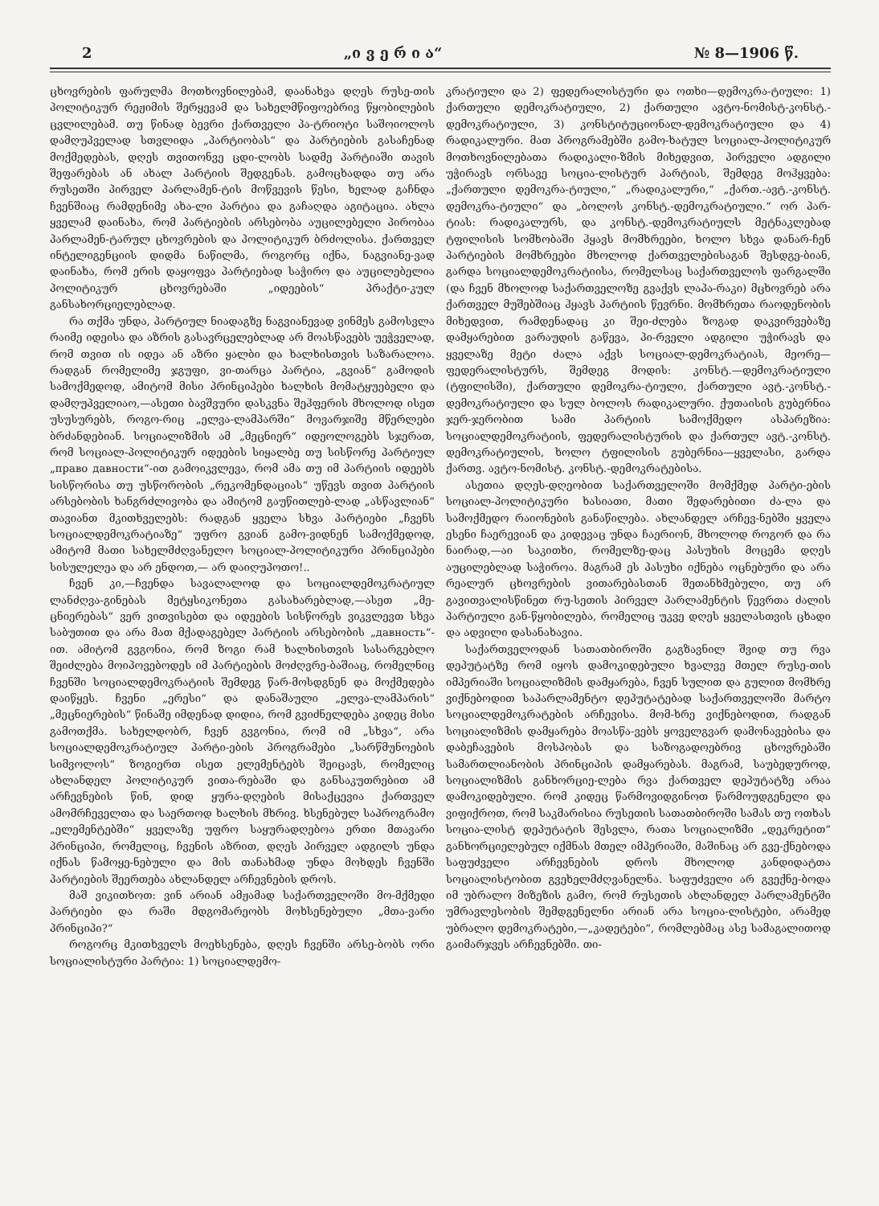2 „ი ვ ე რ ი ა“№ 8—1906 წ.
ცხოვრების ფარულმა მოთხოვნილებამ, დაანახვა დღეს რუსე-თის პოლიტიკურ რეჟიმის შერყევამ და სახელმწიფოებრივ წყობილების ცვლილებამ. თუ წინად ბევრი ქართველი პა-ტრიოტი საშოიოლოს დამღუპველად სთვლიდა „პარტიობას“ და პარტიების გასაჩენად მოქმედებას, დღეს თვითონვე ცდი-ლობს სადმე პარტიაში თავის შეფარებას ან ახალ პარტიის შედგენას. გამოცხადდა თუ არა რუსეთში პირველ პარლამენ-ტის მოწვევის წესი, ხელად გაჩნდა ჩვენშიაც რამდენიმე ახა-ლი პარტია და გაჩაღდა აგიტაცია. ახლა ყველამ დაინახა, რომ პარტიების არსებობა აუცილებელი პირობაა პარლამენ-ტარულ ცხოვრების და პოლიტიკურ ბრძოლისა. ქართველ ინტელიგენციის დიდმა ნაწილმა, როგორც იქნა, ნაგვიანე-ვად დაინახა, რომ ერის დაყოფვა პარტიებად საჭირო და აუცილებელია პოლიტიკურ ცხოვრებაში „იდეების“ პრაქტი-კულ განსახორციელებლად.
რა თქმა უნდა, პარტიულ ნიადაგზე ნაგვიანევად ვინმეს გამოსვლა რაიმე იდეისა და აზრის გასავრცელებლად არ მოასწავებს უეჭველად, რომ თვით ის იდეა ან აზრი ყალბი და ხალხისთვის საზარალოა. რადგან რომელიმე ჯგუფი, ვი-თარცა პარტია, „გვიან“ გამოდის სამოქმედოდ, ამიტომ მისი პრინციპები ხალხის მომატყუებელი და დამღუპველიაო,—ასეთი ბავშვური დასკვნა შეჰფერის მხოლოდ ისეთ უსუსურებს, როგო-რიც „ელვა-ლამპარში“ მოვარჯიშე მწერლები ბრძანდებიან. სოციალიზმის ამ „მეცნიერ“ იდეოლოგებს სჯერათ, რომ სოციალ-პოლიტიკურ იდეების სიყალბე თუ სისწორე პარტიულ „право давности“-ით გამოიკვლევა, რომ ამა თუ იმ პარტიის იდეებს სისწორისა თუ უსწორობის „რეკომენდაციას“ უწევს თვით პარტიის არსებობის ხანგრძლივობა და ამიტომ გაუწითლებ-ლად „ასწავლიან“ თავიანთ მკითხველებს: რადგან ყველა სხვა პარტიები „ჩვენს სოციალდემოკრატიაზე“ უფრო გვიან გამო-ვიდნენ სამოქმედოდ, ამიტომ მათი სახელმძღვანელო სოციალ-პოლიტიკური პრინციპები სისულელეა და არ ენდოთ,— არ დაიღუპოთო!..
ჩვენ კი,—ჩვენდა სავალალოდ და სოციალდემოკრატიულ ლანძღვა-გინებას მეტყსიკონეთა გასახარებლად,—ასეთ „მე-ცნიერებას“ ვერ ვითვისებთ და იდეების სისწორეს ვიკვლევთ სხვა საბუთით და არა მათ მქადაგებელ პარტიის არსებობის „давность“-ით. ამიტომ გვგონია, რომ ზოგი რამ ხალხისთვის სასარგებლო შეიძლება მოიპოვებოდეს იმ პარტიების მოძღვრე-ბაშიაც, რომელნიც ჩვენში სოციალდემოკრატიის შემდეგ წარ-მოსდგნენ და მოქმედება დაიწყეს. ჩვენი „ერესი“ და დანაშაული „ელვა-ლამპარის“ „მეცნიერების“ წინაშე იმდენად დიდია, რომ გვიძნელდება კიდეც მისი გამოთქმა. სახელდობრ, ჩვენ გვგონია, რომ იმ „სხვა“, არა სოციალდემოკრატიულ პარტი-ების პროგრამები „სარწმუნოების სიმვოლოს“ ზოგიერთ ისეთ ელემენტებს შეიცავს, რომელიც ახლანდელ პოლიტიკურ ვითა-რებაში და განსაკუთრებით ამ არჩევნების წინ, დიდ ყურა-დღების მისაქცევია ქართველ ამომრჩეველთა და საერთოდ ხალხის მხრივ. ხსენებულ საპროგრამო „ელემენტებში“ ყველაზე უფრო საყურადღებოა ერთი მთავარი პრინციპი, რომელიც, ჩვენის აზრით, დღეს პირველ ადგილს უნდა იქნას წამოყე-ნებული და მის თანახმად უნდა მოხდეს ჩვენში პარტიების შეერთება ახლანდელ არჩევნების დროს.
მაშ ვიკითხოთ: ვინ არიან ამჟამად საქართველოში მო-მქმედი პარტიები და რაში მდგომარეობს მოხსენებული „მთა-ვარი პრინციპი?“
როგორც მკითხველს მოეხსენება, დღეს ჩვენში არსე-ბობს ორი სოციალისტური პარტია: 1) სოციალდემო-
კრატიული და 2) ფედერალისტური და ოთხი—დემოკრა-ტიული: 1) ქართული დემოკრატიული, 2) ქართული ავტო-ნომისტ-კონსტ.-დემოკრატიული, 3) კონსტიტუციონალ-დემოკრატიული და 4) რადიკალური. მათ პროგრამებში გამო-ხატულ სოციალ-პოლიტიკურ მოთხოვნილებათა რადიკალი-ზმის მიხედვით, პირველი ადგილი უჭირავს ორსავე სოცია-ლისტურ პარტიას, შემდეგ მოჰყვება: „ქართული დემოკრა-ტიული,“ „რადიკალური,“ „ქართ.-ავტ.-კონსტ. დემოკრა-ტიული“ და „ბოლოს კონსტ.-დემოკრატიული.“ ორ პარ-ტიას: რადიკალურს, და კონსტ.-დემოკრატიულს მეტნაკლებად ტფილისის სომხობაში ჰყავს მომხრეები, ხოლო სხვა დანარ-ჩენ პარტიების მომხრეები მხოლოდ ქართველებისაგან შესდგე-ბიან, გარდა სოციალდემოკრატიისა, რომელსაც საქართველოს ფარგალში (და ჩვენ მხოლოდ საქართველოზე გვაქვს ლაპა-რაკი) მცხოვრებ არა ქართველ მუშებშიაც ჰყავს პარტიის წევრნი. მომხრეთა რაოდენობის მიხედვით, რამდენადაც კი შეი-ძლება ზოგად დაკვირვებაზე დამყარებით ვარაუდის გაწევა, პი-რველი ადგილი უჭირავს და ყველაზე მეტი ძალა აქვს სოციალ-დემოკრატიას, მეორე—ფედერალისტურს, შემდეგ მოდის: კონსტ.—დემოკრატიული (ტფილისში), ქართული დემოკრა-ტიული, ქართული ავტ.-კონსტ.-დემოკრატიული და სულ ბოლოს რადიკალური. ქუთაისის გუბერნია ჯერ-ჯერობით სამი პარტიის სამოქმედო ასპარეზია: სოციალდემოკრატიის, ფედერალისტურის და ქართულ ავტ.-კონსტ. დემოკრატიულის, ხოლო ტფილისის გუბერნია—ყველასი, გარდა ქართვ. ავტო-ნომისტ. კონსტ.-დემოკრატებისა.
ასეთია დღეს-დღეობით საქართველოში მომქმედ პარტი-ების სოციალ-პოლიტიკური ხასიათი, მათი შედარებითი ძა-ლა და სამოქმედო რაიონების განაწილება. ახლანდელ არჩევ-ნებში ყველა ესენი ჩაერევიან და კიდევაც უნდა ჩაერიონ, მხოლოდ როგორ და რა ნაირად,—აი საკითხი, რომელზე-დაც პასუხის მოცემა დღეს აუცილებლად საჭიროა. მაგრამ ეს პასუხი იქნება ოცნებური და არა რეალურ ცხოვრების ვითარებასთან შეთანხმებული, თუ არ გავითვალისწინეთ რუ-სეთის პირველ პარლამენტის წევრთა ძალის პარტიული გან-წყობილება, რომელიც უკვე დღეს ყველასთვის ცხადი და ადვილი დასანახავია.
საქართველოდან სათათბიროში გაგზავნილ შვიდ თუ რვა დეპუტატზე რომ იყოს დამოკიდებული ხვალვე მთელ რუსე-თის იმპერიაში სოციალიზმის დამყარება, ჩვენ სულით და გულით მომხრე ვიქნებოდით საპარლამენტო დეპუტატებად საქართველოში მარტო სოციალდემოკრატების არჩევისა. მომ-ხრე ვიქნებოდით, რადგან სოციალიზმის დამყარება მოასწა-ვებს ყოველგვარ დამონავებისა და დაბეჩავების მოსპობას და საზოგადოებრივ ცხოვრებაში სამართლიანობის პრინციპის დამყარებას. მაგრამ, საუბედუროდ, სოციალიზმის განხორციე-ლება რვა ქართველ დეპუტატზე არაა დამოკიდებული. რომ კიდეც წარმოვიდგინოთ წარმოუდგენელი და ვიფიქროთ, რომ საკმარისია რუსეთის სათათბიროში სამას თუ ოთხას სოცია-ლისტ დეპუტატის შესვლა, რათა სოციალიზმი „დეკრეტით“ განხორციელებულ იქმნას მთელ იმპერიაში, მაშინაც არ გვე-ქნებოდა საფუძველი არჩევნების დროს მხოლოდ კანდიდატთა სოციალისტობით გვეხელმძღვანელნა. საფუძველი არ გვექნე-ბოდა იმ უბრალო მიზეზის გამო, რომ რუსეთის ახლანდელ პარლამენტში უმრავლესობის შემდგენელნი არიან არა სოცია-ლისტები, არამედ უბრალო დემოკრატები,—„კადეტები“, რომლებმაც ასე სამაგალითოდ გაიმარჯვეს არჩევნებში. თი-